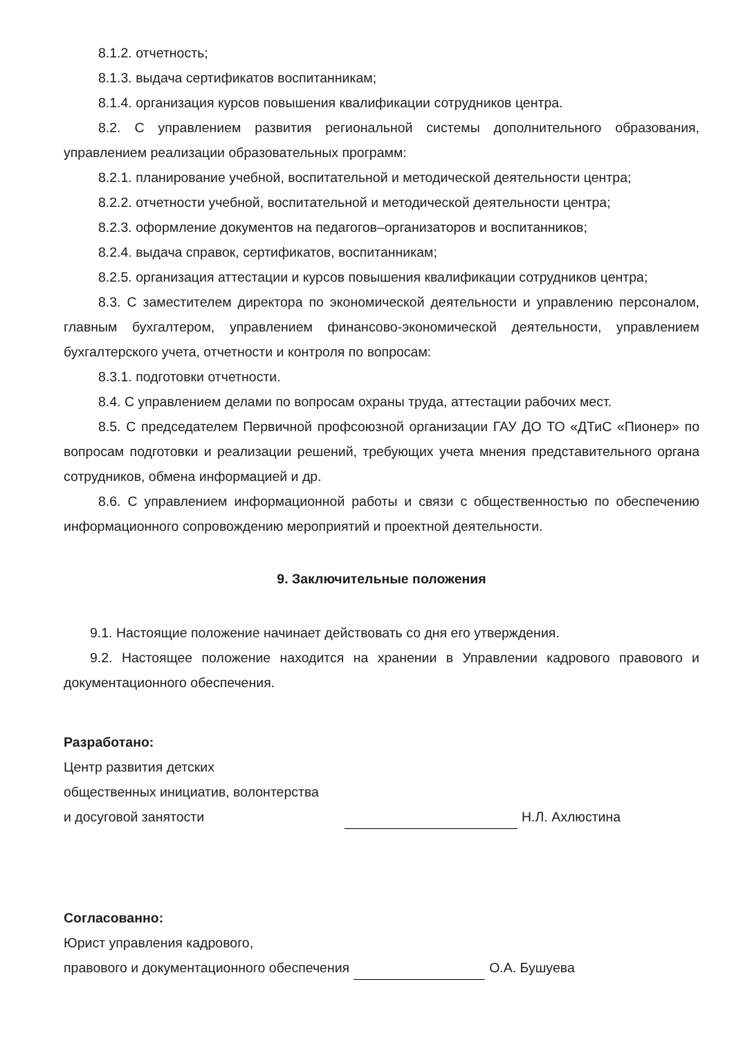8.1.2. отчетность;
8.1.3. выдача сертификатов воспитанникам;
8.1.4. организация курсов повышения квалификации сотрудников центра.
8.2. С управлением развития региональной системы дополнительного образования, управлением реализации образовательных программ:
8.2.1. планирование учебной, воспитательной и методической деятельности центра;
8.2.2. отчетности учебной, воспитательной и методической деятельности центра;
8.2.3. оформление документов на педагогов–организаторов и воспитанников;
8.2.4. выдача справок, сертификатов, воспитанникам;
8.2.5. организация аттестации и курсов повышения квалификации сотрудников центра;
8.3. С заместителем директора по экономической деятельности и управлению персоналом, главным бухгалтером, управлением финансово-экономической деятельности, управлением бухгалтерского учета, отчетности и контроля по вопросам:
8.3.1. подготовки отчетности.
8.4. С управлением делами по вопросам охраны труда, аттестации рабочих мест.
8.5. С председателем Первичной профсоюзной организации ГАУ ДО ТО «ДТиС «Пионер» по вопросам подготовки и реализации решений, требующих учета мнения представительного органа сотрудников, обмена информацией и др.
8.6. С управлением информационной работы и связи с общественностью по обеспечению информационного сопровождению мероприятий и проектной деятельности.
9. Заключительные положения
9.1. Настоящие положение начинает действовать со дня его утверждения.
9.2. Настоящее положение находится на хранении в Управлении кадрового правового и документационного обеспечения.
Разработано:
Центр развития детских
общественных инициатив, волонтерства
и досуговой занятости
Н.Л. Ахлюстина
Согласованно:
Юрист управления кадрового,
правового и документационного обеспечения О.А. Бушуева